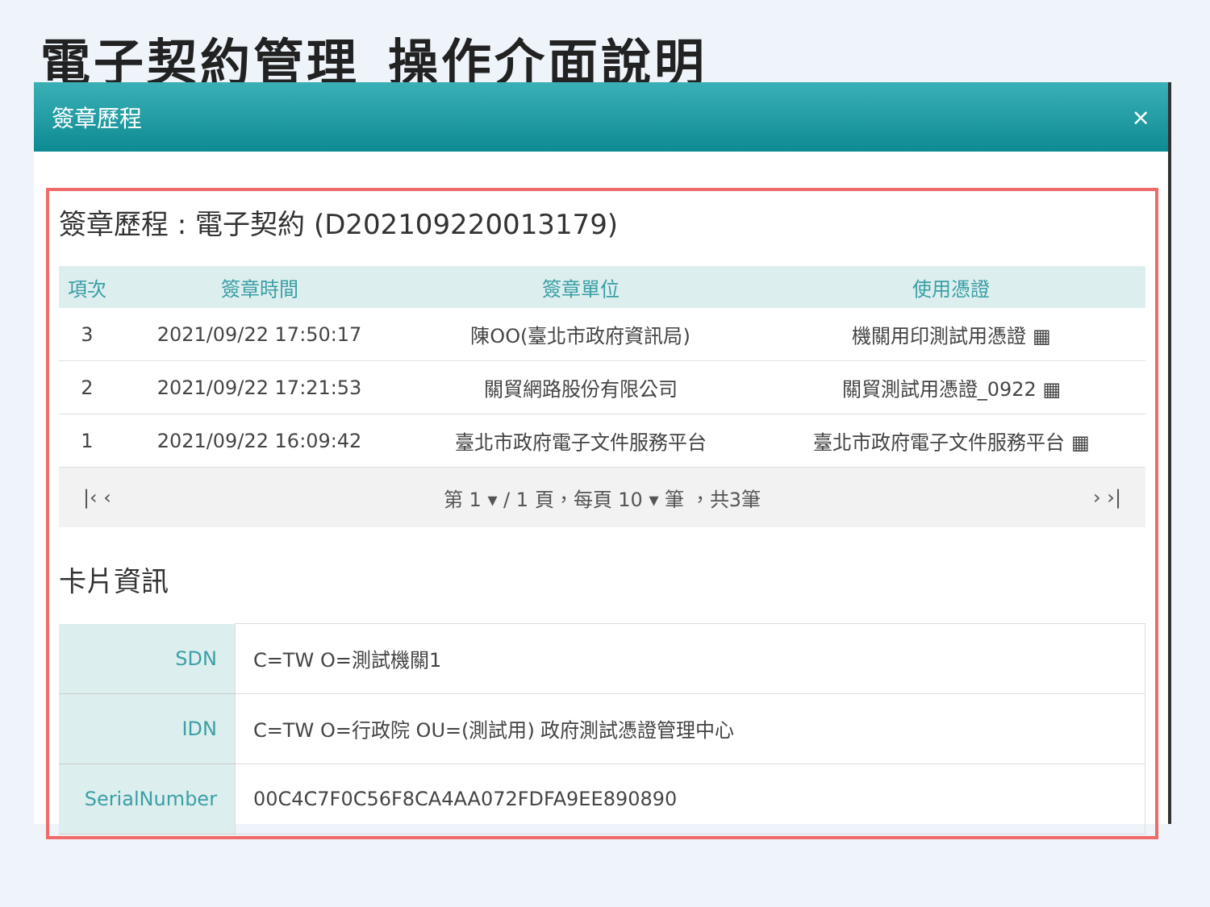電子契約管理_操作介面說明
簽章歷程 ×
簽章歷程 : 電子契約 (D202109220013179)
| 項次 | 簽章時間 | 簽章單位 | 使用憑證 |
| --- | --- | --- | --- |
| 3 | 2021/09/22 17:50:17 | 陳OO(臺北市政府資訊局) | 機關用印測試用憑證 ▦ |
| 2 | 2021/09/22 17:21:53 | 關貿網路股份有限公司 | 關貿測試用憑證_0922 ▦ |
| 1 | 2021/09/22 16:09:42 | 臺北市政府電子文件服務平台 | 臺北市政府電子文件服務平台 ▦ |
|‹ ‹ 第 1 ▾ / 1 頁，每頁 10 ▾ 筆 ，共3筆 › ›|
卡片資訊
| SDN | C=TW O=測試機關1 |
| IDN | C=TW O=行政院 OU=(測試用) 政府測試憑證管理中心 |
| SerialNumber | 00C4C7F0C56F8CA4AA072FDFA9EE890890 |